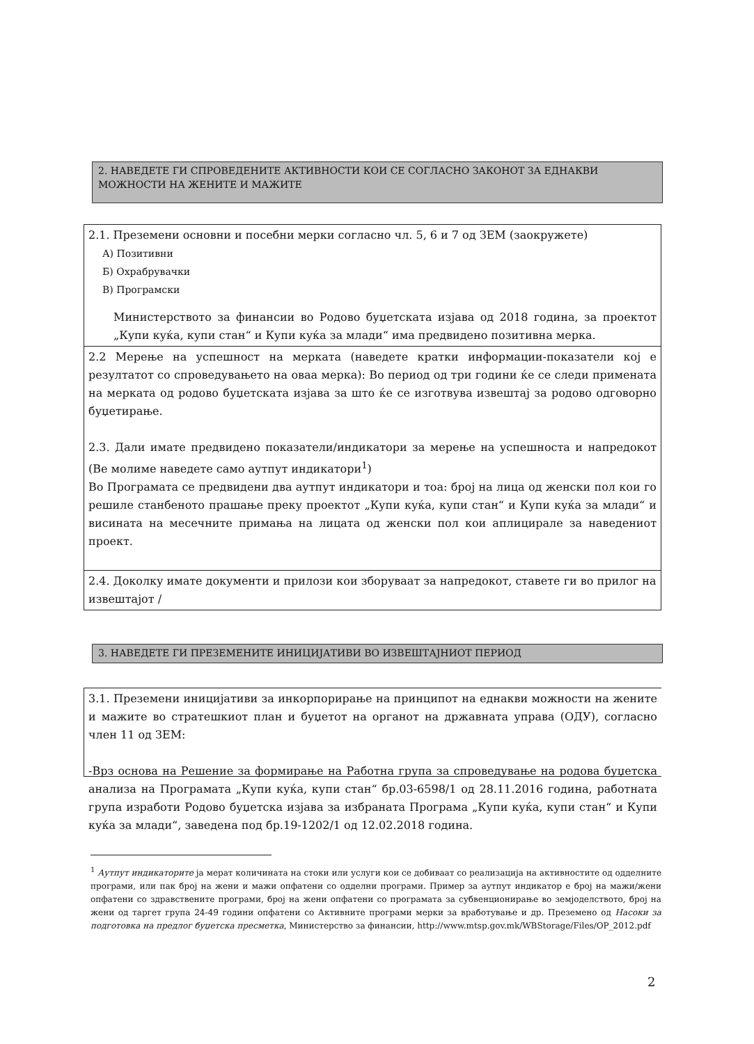2. НАВЕДЕТЕ ГИ СПРОВЕДЕНИТЕ АКТИВНОСТИ КОИ СЕ СОГЛАСНО ЗАКОНОТ ЗА ЕДНАКВИ МОЖНОСТИ НА ЖЕНИТЕ И МАЖИТЕ
2.1. Преземени основни и посебни мерки согласно чл. 5, 6 и 7 од ЗЕМ (заокружете)
А) Позитивни
Б) Охрабрувачки
В) Програмски
Министерството за финансии во Родово буџетската изјава од 2018 година, за проектот „Купи куќа, купи стан“ и Купи куќа за млади“ има предвидено позитивна мерка.
2.2 Мерење на успешност на мерката (наведете кратки информации-показатели кој е резултатот со спроведувањето на оваа мерка): Во период од три години ќе се следи примената на мерката од родово буџетската изјава за што ќе се изготвува извештај за родово одговорно буџетирање.
2.3. Дали имате предвидено показатели/индикатори за мерење на успешноста и напредокот (Ве молиме наведете само аутпут индикатори<sup>1</sup>)
Во Програмата се предвидени два аутпут индикатори и тоа: број на лица од женски пол кои го решиле станбеното прашање преку проектот „Купи куќа, купи стан“ и Купи куќа за млади“ и висината на месечните примања на лицата од женски пол кои аплицирале за наведениот проект.
2.4. Доколку имате документи и прилози кои зборуваат за напредокот, ставете ги во прилог на извештајот /
3. НАВЕДЕТЕ ГИ ПРЕЗЕМЕНИТЕ ИНИЦИЈАТИВИ ВО ИЗВЕШТАЈНИОТ ПЕРИОД
3.1. Преземени иницијативи за инкорпорирање на принципот на еднакви можности на жените и мажите во стратешкиот план и буџетот на органот на државната управа (ОДУ), согласно член 11 од ЗЕМ:
-Врз основа на Решение за формирање на Работна група за спроведување на родова буџетска анализа на Програмата „Купи куќа, купи стан“ бр.03-6598/1 од 28.11.2016 година, работната група изработи Родово буџетска изјава за избраната Програма „Купи куќа, купи стан“ и Купи куќа за млади“, заведена под бр.19-1202/1 од 12.02.2018 година.
<sup>1</sup> Аутпут индикаторите ја мерат количината на стоки или услуги кои се добиваат со реализација на активностите од одделните програми, или пак број на жени и мажи опфатени со одделни програми. Пример за аутпут индикатор е број на мажи/жени опфатени со здравствените програми, број на жени опфатени со програмата за субвенционирање во земјоделството, број на жени од таргет група 24-49 години опфатени со Активните програми мерки за вработување и др. Преземено од Насоки за подготовка на предлог буџетска пресметка, Министерство за финансии, http://www.mtsp.gov.mk/WBStorage/Files/OP_2012.pdf
2